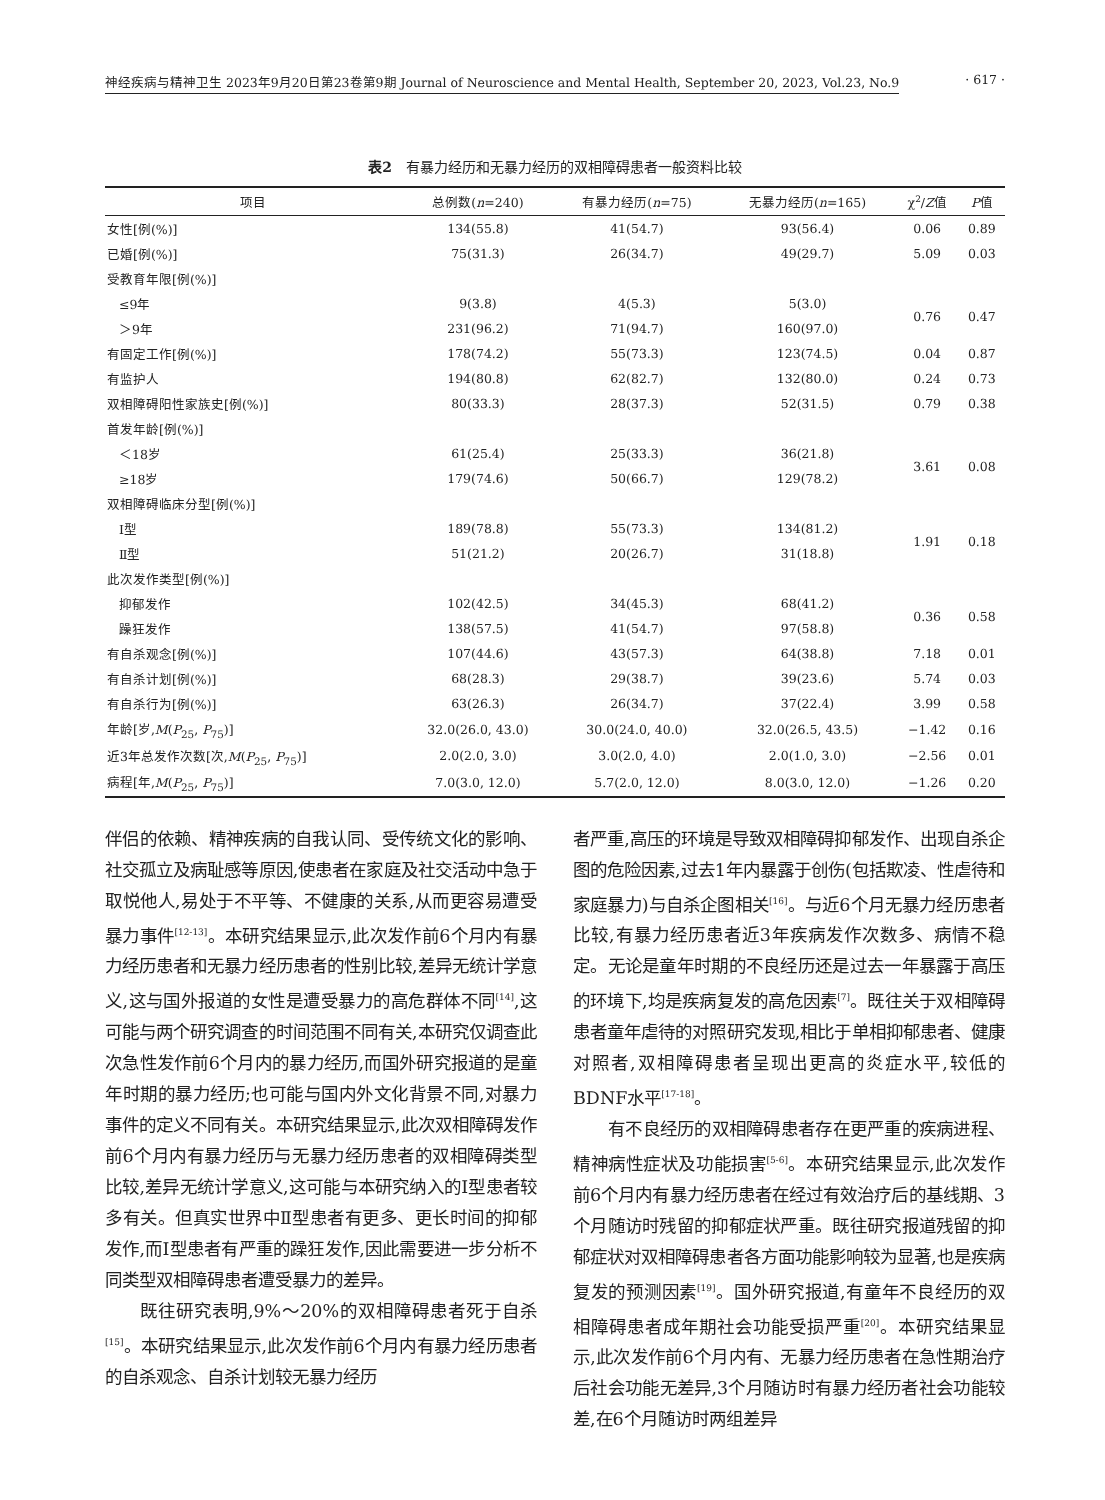神经疾病与精神卫生 2023年9月20日第23卷第9期 Journal of Neuroscience and Mental Health, September 20, 2023, Vol.23, No.9 · 617 ·
表2　有暴力经历和无暴力经历的双相障碍患者一般资料比较
| 项目 | 总例数( n =240) | 有暴力经历( n =75) | 无暴力经历( n =165) | χ<sup>2</sup>/ Z 值 | P 值 |
| --- | --- | --- | --- | --- | --- |
| 女性[例(%)] | 134(55.8) | 41(54.7) | 93(56.4) | 0.06 | 0.89 |
| 已婚[例(%)] | 75(31.3) | 26(34.7) | 49(29.7) | 5.09 | 0.03 |
| 受教育年限[例(%)] | | | | | |
| ≤9年 | 9(3.8) | 4(5.3) | 5(3.0) | 0.76 | 0.47 |
| ＞9年 | 231(96.2) | 71(94.7) | 160(97.0) | | |
| 有固定工作[例(%)] | 178(74.2) | 55(73.3) | 123(74.5) | 0.04 | 0.87 |
| 有监护人 | 194(80.8) | 62(82.7) | 132(80.0) | 0.24 | 0.73 |
| 双相障碍阳性家族史[例(%)] | 80(33.3) | 28(37.3) | 52(31.5) | 0.79 | 0.38 |
| 首发年龄[例(%)] | | | | | |
| ＜18岁 | 61(25.4) | 25(33.3) | 36(21.8) | 3.61 | 0.08 |
| ≥18岁 | 179(74.6) | 50(66.7) | 129(78.2) | | |
| 双相障碍临床分型[例(%)] | | | | | |
| Ⅰ型 | 189(78.8) | 55(73.3) | 134(81.2) | 1.91 | 0.18 |
| Ⅱ型 | 51(21.2) | 20(26.7) | 31(18.8) | | |
| 此次发作类型[例(%)] | | | | | |
| 抑郁发作 | 102(42.5) | 34(45.3) | 68(41.2) | 0.36 | 0.58 |
| 躁狂发作 | 138(57.5) | 41(54.7) | 97(58.8) | | |
| 有自杀观念[例(%)] | 107(44.6) | 43(57.3) | 64(38.8) | 7.18 | 0.01 |
| 有自杀计划[例(%)] | 68(28.3) | 29(38.7) | 39(23.6) | 5.74 | 0.03 |
| 有自杀行为[例(%)] | 63(26.3) | 26(34.7) | 37(22.4) | 3.99 | 0.58 |
| 年龄[岁, M ( P<sub>25</sub>, P<sub>75</sub>)] | 32.0(26.0, 43.0) | 30.0(24.0, 40.0) | 32.0(26.5, 43.5) | −1.42 | 0.16 |
| 近3年总发作次数[次, M ( P<sub>25</sub>, P<sub>75</sub>)] | 2.0(2.0, 3.0) | 3.0(2.0, 4.0) | 2.0(1.0, 3.0) | −2.56 | 0.01 |
| 病程[年, M ( P<sub>25</sub>, P<sub>75</sub>)] | 7.0(3.0, 12.0) | 5.7(2.0, 12.0) | 8.0(3.0, 12.0) | −1.26 | 0.20 |
伴侣的依赖、精神疾病的自我认同、受传统文化的影响、社交孤立及病耻感等原因,使患者在家庭及社交活动中急于取悦他人,易处于不平等、不健康的关系,从而更容易遭受暴力事件<sup>[12-13]</sup>。本研究结果显示,此次发作前6个月内有暴力经历患者和无暴力经历患者的性别比较,差异无统计学意义,这与国外报道的女性是遭受暴力的高危群体不同<sup>[14]</sup>,这可能与两个研究调查的时间范围不同有关,本研究仅调查此次急性发作前6个月内的暴力经历,而国外研究报道的是童年时期的暴力经历;也可能与国内外文化背景不同,对暴力事件的定义不同有关。本研究结果显示,此次双相障碍发作前6个月内有暴力经历与无暴力经历患者的双相障碍类型比较,差异无统计学意义,这可能与本研究纳入的Ⅰ型患者较多有关。但真实世界中Ⅱ型患者有更多、更长时间的抑郁发作,而Ⅰ型患者有严重的躁狂发作,因此需要进一步分析不同类型双相障碍患者遭受暴力的差异。
既往研究表明,9%～20%的双相障碍患者死于自杀<sup>[15]</sup>。本研究结果显示,此次发作前6个月内有暴力经历患者的自杀观念、自杀计划较无暴力经历
者严重,高压的环境是导致双相障碍抑郁发作、出现自杀企图的危险因素,过去1年内暴露于创伤(包括欺凌、性虐待和家庭暴力)与自杀企图相关<sup>[16]</sup>。与近6个月无暴力经历患者比较,有暴力经历患者近3年疾病发作次数多、病情不稳定。无论是童年时期的不良经历还是过去一年暴露于高压的环境下,均是疾病复发的高危因素<sup>[7]</sup>。既往关于双相障碍患者童年虐待的对照研究发现,相比于单相抑郁患者、健康对照者,双相障碍患者呈现出更高的炎症水平,较低的BDNF水平<sup>[17-18]</sup>。
有不良经历的双相障碍患者存在更严重的疾病进程、精神病性症状及功能损害<sup>[5-6]</sup>。本研究结果显示,此次发作前6个月内有暴力经历患者在经过有效治疗后的基线期、3个月随访时残留的抑郁症状严重。既往研究报道残留的抑郁症状对双相障碍患者各方面功能影响较为显著,也是疾病复发的预测因素<sup>[19]</sup>。国外研究报道,有童年不良经历的双相障碍患者成年期社会功能受损严重<sup>[20]</sup>。本研究结果显示,此次发作前6个月内有、无暴力经历患者在急性期治疗后社会功能无差异,3个月随访时有暴力经历者社会功能较差,在6个月随访时两组差异